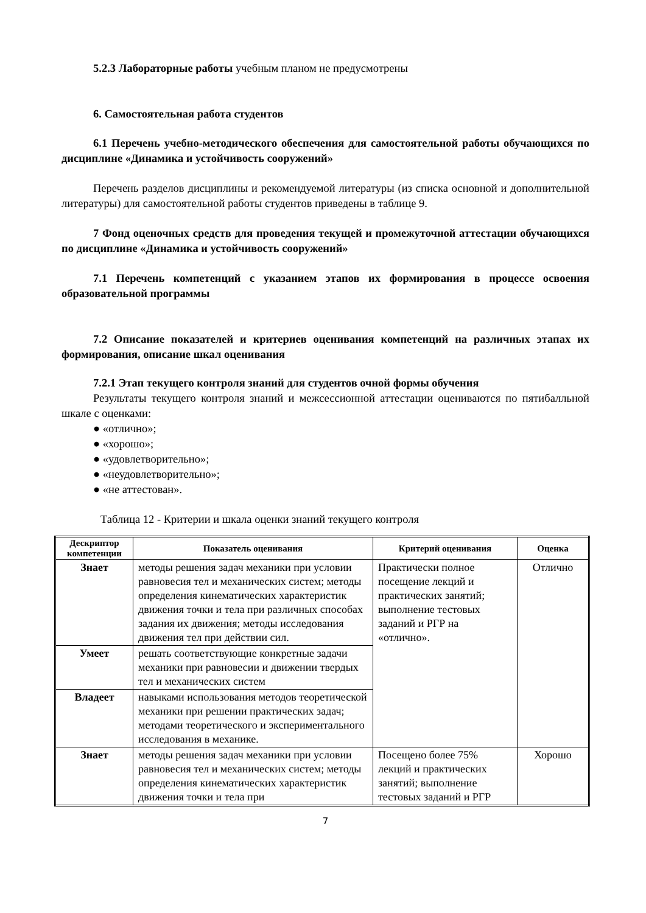5.2.3 Лабораторные работы учебным планом не предусмотрены
6. Самостоятельная работа студентов
6.1 Перечень учебно-методического обеспечения для самостоятельной работы обучающихся по дисциплине «Динамика и устойчивость сооружений»
Перечень разделов дисциплины и рекомендуемой литературы (из списка основной и дополнительной литературы) для самостоятельной работы студентов приведены в таблице 9.
7 Фонд оценочных средств для проведения текущей и промежуточной аттестации обучающихся по дисциплине «Динамика и устойчивость сооружений»
7.1 Перечень компетенций с указанием этапов их формирования в процессе освоения образовательной программы
7.2 Описание показателей и критериев оценивания компетенций на различных этапах их формирования, описание шкал оценивания
7.2.1 Этап текущего контроля знаний для студентов очной формы обучения
Результаты текущего контроля знаний и межсессионной аттестации оцениваются по пятибалльной шкале с оценками:
● «отлично»;
● «хорошо»;
● «удовлетворительно»;
● «неудовлетворительно»;
● «не аттестован».
Таблица 12 - Критерии и шкала оценки знаний текущего контроля
| Дескриптор компетенции | Показатель оценивания | Критерий оценивания | Оценка |
| --- | --- | --- | --- |
| Знает | методы решения задач механики при условии равновесия тел и механических систем; методы определения кинематических характеристик движения точки и тела при различных способах задания их движения; методы исследования движения тел при действии сил. | Практически полное посещение лекций и практических занятий; выполнение тестовых заданий и РГР на «отлично». | Отлично |
| Умеет | решать соответствующие конкретные задачи механики при равновесии и движении твердых тел и механических систем | | |
| Владеет | навыками использования методов теоретической механики при решении практических задач; методами теоретического и экспериментального исследования в механике. | | |
| Знает | методы решения задач механики при условии равновесия тел и механических систем; методы определения кинематических характеристик движения точки и тела при | Посещено более 75% лекций и практических занятий; выполнение тестовых заданий и РГР | Хорошо |
7